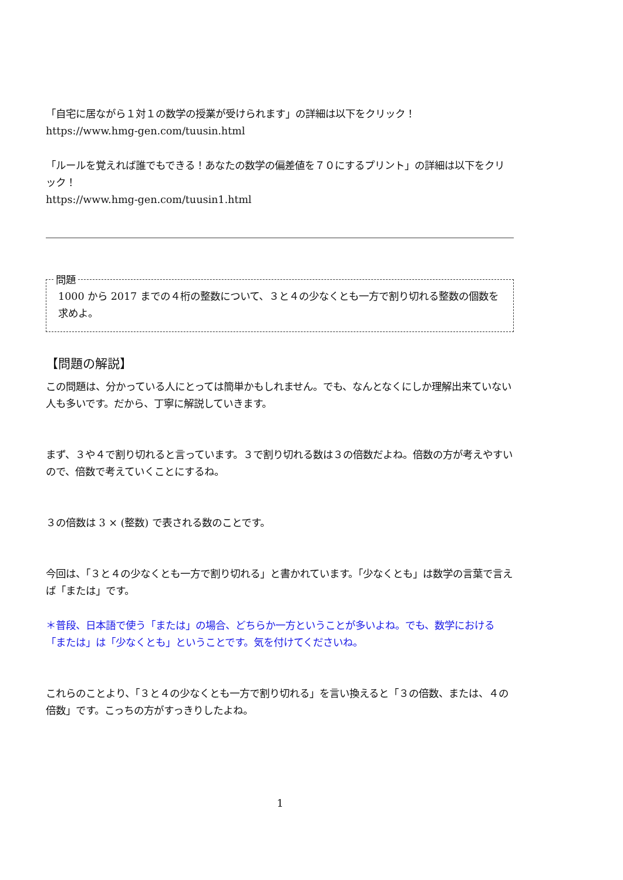「自宅に居ながら１対１の数学の授業が受けられます」の詳細は以下をクリック！
https://www.hmg-gen.com/tuusin.html
「ルールを覚えれば誰でもできる！あなたの数学の偏差値を７０にするプリント」の詳細は以下をクリック！
https://www.hmg-gen.com/tuusin1.html
問題
1000 から 2017 までの４桁の整数について、３と４の少なくとも一方で割り切れる整数の個数を求めよ。
【問題の解説】
この問題は、分かっている人にとっては簡単かもしれません。でも、なんとなくにしか理解出来ていない人も多いです。だから、丁寧に解説していきます。
まず、３や４で割り切れると言っています。３で割り切れる数は３の倍数だよね。倍数の方が考えやすいので、倍数で考えていくことにするね。
３の倍数は 3 × (整数) で表される数のことです。
今回は、「３と４の少なくとも一方で割り切れる」と書かれています。「少なくとも」は数学の言葉で言えば「または」です。
＊普段、日本語で使う「または」の場合、どちらか一方ということが多いよね。でも、数学における「または」は「少なくとも」ということです。気を付けてくださいね。
これらのことより、「３と４の少なくとも一方で割り切れる」を言い換えると「３の倍数、または、４の倍数」です。こっちの方がすっきりしたよね。
1